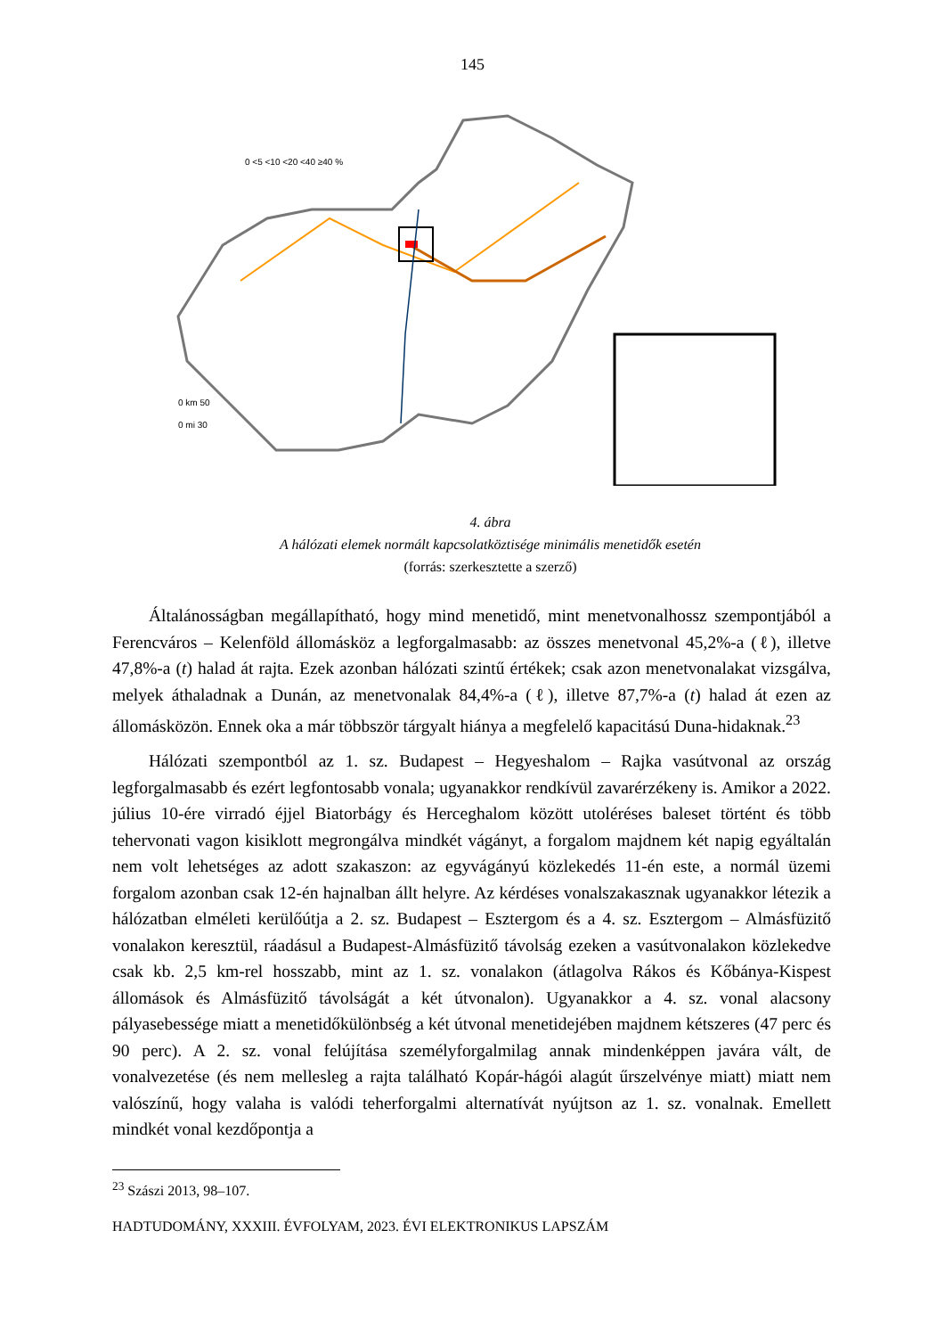145
0 <5 <10 <20 <40 ≥40 %
0 km 50
0 mi 30
4. ábra
A hálózati elemek normált kapcsolatköztisége minimális menetidők esetén
(forrás: szerkesztette a szerző)
Általánosságban megállapítható, hogy mind menetidő, mint menetvonalhossz szempontjából a Ferencváros – Kelenföld állomásköz a legforgalmasabb: az összes menetvonal 45,2%-a (ℓ), illetve 47,8%-a (t) halad át rajta. Ezek azonban hálózati szintű értékek; csak azon menetvonalakat vizsgálva, melyek áthaladnak a Dunán, az menetvonalak 84,4%-a (ℓ), illetve 87,7%-a (t) halad át ezen az állomásközön. Ennek oka a már többször tárgyalt hiánya a megfelelő kapacitású Duna-hidaknak.<sup>23</sup>
Hálózati szempontból az 1. sz. Budapest – Hegyeshalom – Rajka vasútvonal az ország legforgalmasabb és ezért legfontosabb vonala; ugyanakkor rendkívül zavarérzékeny is. Amikor a 2022. július 10-ére virradó éjjel Biatorbágy és Herceghalom között utoléréses baleset történt és több tehervonati vagon kisiklott megrongálva mindkét vágányt, a forgalom majdnem két napig egyáltalán nem volt lehetséges az adott szakaszon: az egyvágányú közlekedés 11-én este, a normál üzemi forgalom azonban csak 12-én hajnalban állt helyre. Az kérdéses vonalszakasznak ugyanakkor létezik a hálózatban elméleti kerülőútja a 2. sz. Budapest – Esztergom és a 4. sz. Esztergom – Almásfüzitő vonalakon keresztül, ráadásul a Budapest-Almásfüzitő távolság ezeken a vasútvonalakon közlekedve csak kb. 2,5 km-rel hosszabb, mint az 1. sz. vonalakon (átlagolva Rákos és Kőbánya-Kispest állomások és Almásfüzitő távolságát a két útvonalon). Ugyanakkor a 4. sz. vonal alacsony pályasebessége miatt a menetidőkülönbség a két útvonal menetidejében majdnem kétszeres (47 perc és 90 perc). A 2. sz. vonal felújítása személyforgalmilag annak mindenképpen javára vált, de vonalvezetése (és nem mellesleg a rajta található Kopár-hágói alagút űrszelvénye miatt) miatt nem valószínű, hogy valaha is valódi teherforgalmi alternatívát nyújtson az 1. sz. vonalnak. Emellett mindkét vonal kezdőpontja a
<sup>23</sup> Szászi 2013, 98–107.
HADTUDOMÁNY, XXXIII. ÉVFOLYAM, 2023. ÉVI ELEKTRONIKUS LAPSZÁM